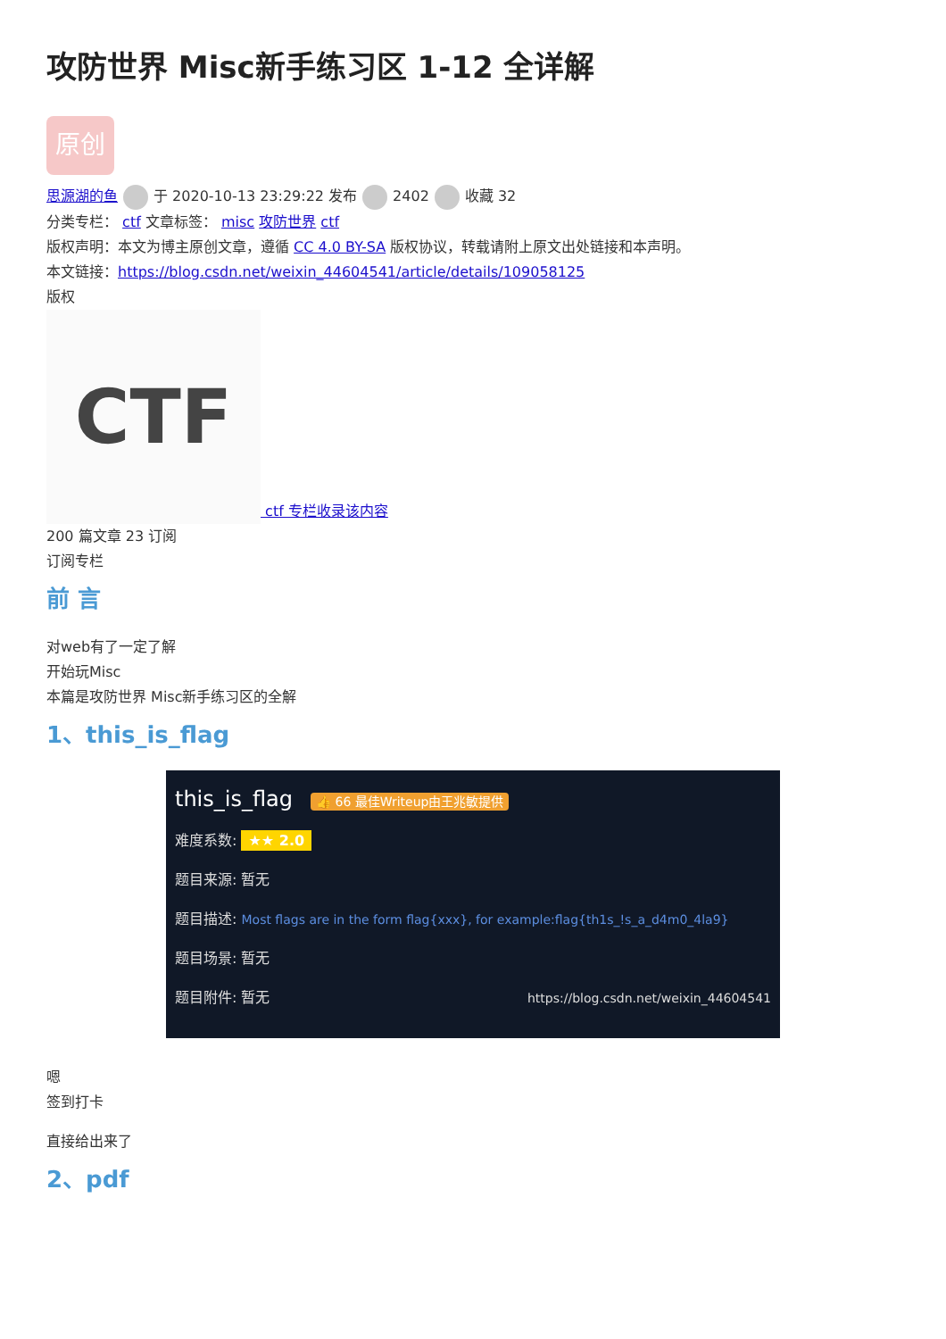攻防世界 Misc新手练习区 1-12 全详解
原创
思源湖的鱼 于 2020-10-13 23:29:22 发布 2402 收藏 32
分类专栏： ctf 文章标签： misc 攻防世界 ctf
版权声明：本文为博主原创文章，遵循 CC 4.0 BY-SA 版权协议，转载请附上原文出处链接和本声明。
本文链接：https://blog.csdn.net/weixin_44604541/article/details/109058125
版权
CTF ctf 专栏收录该内容
200 篇文章 23 订阅
订阅专栏
前 言
对web有了一定了解
开始玩Misc
本篇是攻防世界 Misc新手练习区的全解
1、this_is_flag
this_is_flag 👍 66 最佳Writeup由王兆敏提供
难度系数: ★★ 2.0
题目来源: 暂无
题目描述: Most flags are in the form flag{xxx}, for example:flag{th1s_!s_a_d4m0_4la9}
题目场景: 暂无
题目附件: 暂无 https://blog.csdn.net/weixin_44604541
嗯
签到打卡
直接给出来了
2、pdf